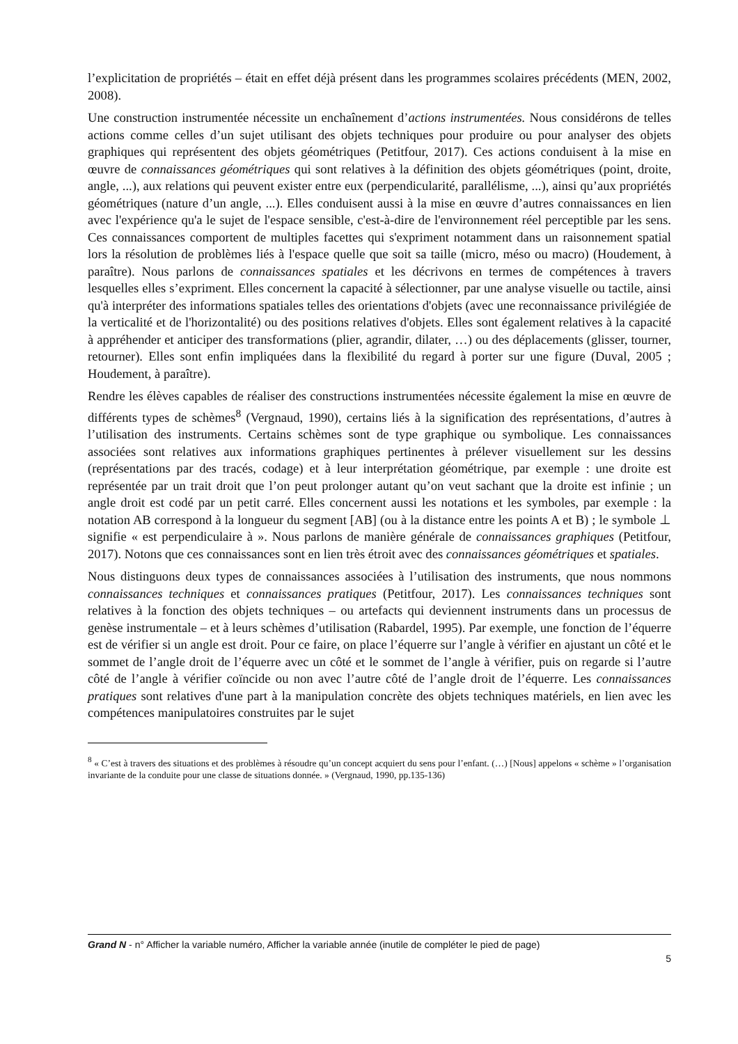l’explicitation de propriétés – était en effet déjà présent dans les programmes scolaires précédents (MEN, 2002, 2008).
Une construction instrumentée nécessite un enchaînement d’actions instrumentées. Nous considérons de telles actions comme celles d’un sujet utilisant des objets techniques pour produire ou pour analyser des objets graphiques qui représentent des objets géométriques (Petitfour, 2017). Ces actions conduisent à la mise en œuvre de connaissances géométriques qui sont relatives à la définition des objets géométriques (point, droite, angle, ...), aux relations qui peuvent exister entre eux (perpendicularité, parallélisme, ...), ainsi qu’aux propriétés géométriques (nature d’un angle, ...). Elles conduisent aussi à la mise en œuvre d’autres connaissances en lien avec l'expérience qu'a le sujet de l'espace sensible, c'est-à-dire de l'environnement réel perceptible par les sens. Ces connaissances comportent de multiples facettes qui s'expriment notamment dans un raisonnement spatial lors la résolution de problèmes liés à l'espace quelle que soit sa taille (micro, méso ou macro) (Houdement, à paraître). Nous parlons de connaissances spatiales et les décrivons en termes de compétences à travers lesquelles elles s’expriment. Elles concernent la capacité à sélectionner, par une analyse visuelle ou tactile, ainsi qu'à interpréter des informations spatiales telles des orientations d'objets (avec une reconnaissance privilégiée de la verticalité et de l'horizontalité) ou des positions relatives d'objets. Elles sont également relatives à la capacité à appréhender et anticiper des transformations (plier, agrandir, dilater, …) ou des déplacements (glisser, tourner, retourner). Elles sont enfin impliquées dans la flexibilité du regard à porter sur une figure (Duval, 2005 ; Houdement, à paraître).
Rendre les élèves capables de réaliser des constructions instrumentées nécessite également la mise en œuvre de différents types de schèmes<sup>8</sup> (Vergnaud, 1990), certains liés à la signification des représentations, d’autres à l’utilisation des instruments. Certains schèmes sont de type graphique ou symbolique. Les connaissances associées sont relatives aux informations graphiques pertinentes à prélever visuellement sur les dessins (représentations par des tracés, codage) et à leur interprétation géométrique, par exemple : une droite est représentée par un trait droit que l’on peut prolonger autant qu’on veut sachant que la droite est infinie ; un angle droit est codé par un petit carré. Elles concernent aussi les notations et les symboles, par exemple : la notation AB correspond à la longueur du segment [AB] (ou à la distance entre les points A et B) ; le symbole ⊥ signifie « est perpendiculaire à ». Nous parlons de manière générale de connaissances graphiques (Petitfour, 2017). Notons que ces connaissances sont en lien très étroit avec des connaissances géométriques et spatiales.
Nous distinguons deux types de connaissances associées à l’utilisation des instruments, que nous nommons connaissances techniques et connaissances pratiques (Petitfour, 2017). Les connaissances techniques sont relatives à la fonction des objets techniques – ou artefacts qui deviennent instruments dans un processus de genèse instrumentale – et à leurs schèmes d’utilisation (Rabardel, 1995). Par exemple, une fonction de l’équerre est de vérifier si un angle est droit. Pour ce faire, on place l’équerre sur l’angle à vérifier en ajustant un côté et le sommet de l’angle droit de l’équerre avec un côté et le sommet de l’angle à vérifier, puis on regarde si l’autre côté de l’angle à vérifier coïncide ou non avec l’autre côté de l’angle droit de l’équerre. Les connaissances pratiques sont relatives d'une part à la manipulation concrète des objets techniques matériels, en lien avec les compétences manipulatoires construites par le sujet
<sup>8</sup> « C’est à travers des situations et des problèmes à résoudre qu’un concept acquiert du sens pour l’enfant. (…) [Nous] appelons « schème » l’organisation invariante de la conduite pour une classe de situations donnée. » (Vergnaud, 1990, pp.135-136)
Grand N - n° Afficher la variable numéro, Afficher la variable année (inutile de compléter le pied de page)
5